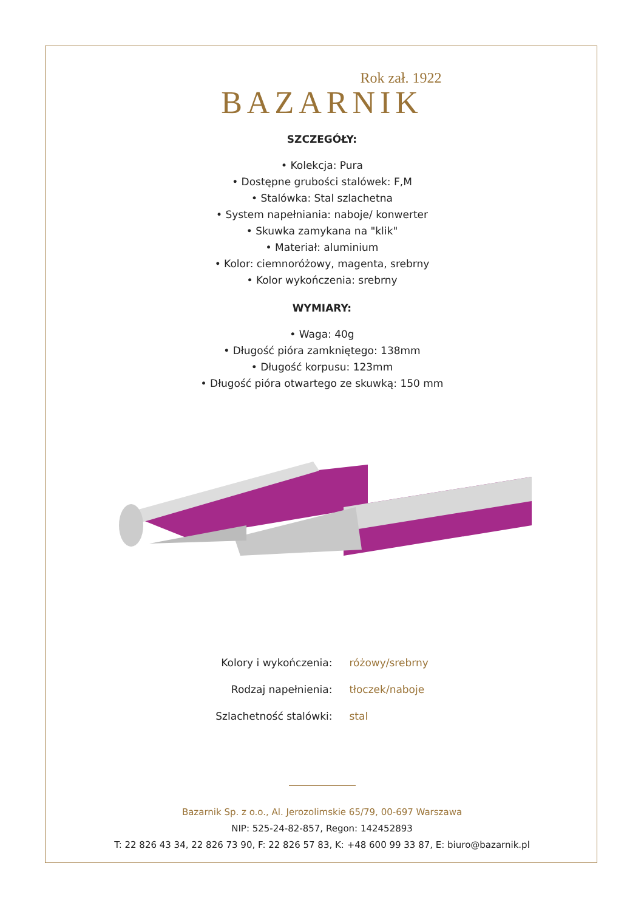Rok zał. 1922
BAZARNIK
SZCZEGÓŁY:
• Kolekcja: Pura
• Dostępne grubości stalówek: F,M
• Stalówka: Stal szlachetna
• System napełniania: naboje/ konwerter
• Skuwka zamykana na "klik"
• Materiał: aluminium
• Kolor: ciemnoróżowy, magenta, srebrny
• Kolor wykończenia: srebrny
WYMIARY:
• Waga: 40g
• Długość pióra zamkniętego: 138mm
• Długość korpusu: 123mm
• Długość pióra otwartego ze skuwką: 150 mm
| Kolory i wykończenia: | różowy/srebrny |
| Rodzaj napełnienia: | tłoczek/naboje |
| Szlachetność stalówki: | stal |
Bazarnik Sp. z o.o., Al. Jerozolimskie 65/79, 00-697 Warszawa
NIP: 525-24-82-857, Regon: 142452893
T: 22 826 43 34, 22 826 73 90, F: 22 826 57 83, K: +48 600 99 33 87, E: biuro@bazarnik.pl